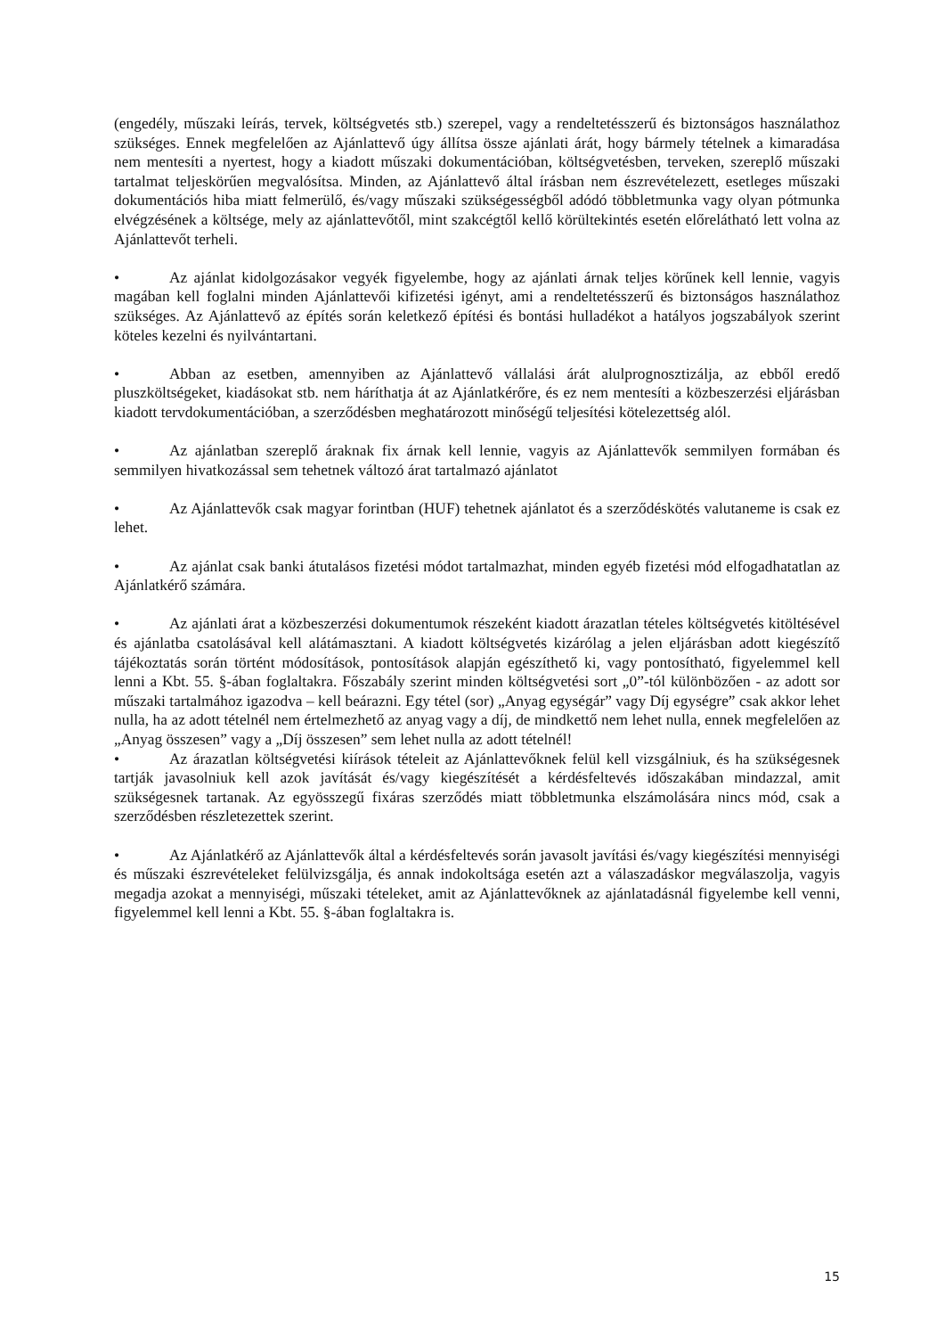(engedély, műszaki leírás, tervek, költségvetés stb.) szerepel, vagy a rendeltetésszerű és biztonságos használathoz szükséges. Ennek megfelelően az Ajánlattevő úgy állítsa össze ajánlati árát, hogy bármely tételnek a kimaradása nem mentesíti a nyertest, hogy a kiadott műszaki dokumentációban, költségvetésben, terveken, szereplő műszaki tartalmat teljeskörűen megvalósítsa. Minden, az Ajánlattevő által írásban nem észrevételezett, esetleges műszaki dokumentációs hiba miatt felmerülő, és/vagy műszaki szükségességből adódó többletmunka vagy olyan pótmunka elvégzésének a költsége, mely az ajánlattevőtől, mint szakcégtől kellő körültekintés esetén előrelátható lett volna az Ajánlattevőt terheli.
• Az ajánlat kidolgozásakor vegyék figyelembe, hogy az ajánlati árnak teljes körűnek kell lennie, vagyis magában kell foglalni minden Ajánlattevői kifizetési igényt, ami a rendeltetésszerű és biztonságos használathoz szükséges. Az Ajánlattevő az építés során keletkező építési és bontási hulladékot a hatályos jogszabályok szerint köteles kezelni és nyilvántartani.
• Abban az esetben, amennyiben az Ajánlattevő vállalási árát alulprognosztizálja, az ebből eredő pluszköltségeket, kiadásokat stb. nem háríthatja át az Ajánlatkérőre, és ez nem mentesíti a közbeszerzési eljárásban kiadott tervdokumentációban, a szerződésben meghatározott minőségű teljesítési kötelezettség alól.
• Az ajánlatban szereplő áraknak fix árnak kell lennie, vagyis az Ajánlattevők semmilyen formában és semmilyen hivatkozással sem tehetnek változó árat tartalmazó ajánlatot
• Az Ajánlattevők csak magyar forintban (HUF) tehetnek ajánlatot és a szerződéskötés valutaneme is csak ez lehet.
• Az ajánlat csak banki átutalásos fizetési módot tartalmazhat, minden egyéb fizetési mód elfogadhatatlan az Ajánlatkérő számára.
• Az ajánlati árat a közbeszerzési dokumentumok részeként kiadott árazatlan tételes költségvetés kitöltésével és ajánlatba csatolásával kell alátámasztani. A kiadott költségvetés kizárólag a jelen eljárásban adott kiegészítő tájékoztatás során történt módosítások, pontosítások alapján egészíthető ki, vagy pontosítható, figyelemmel kell lenni a Kbt. 55. §-ában foglaltakra. Főszabály szerint minden költségvetési sort „0”-tól különbözően - az adott sor műszaki tartalmához igazodva – kell beárazni. Egy tétel (sor) „Anyag egységár” vagy Díj egységre” csak akkor lehet nulla, ha az adott tételnél nem értelmezhető az anyag vagy a díj, de mindkettő nem lehet nulla, ennek megfelelően az „Anyag összesen” vagy a „Díj összesen” sem lehet nulla az adott tételnél!
• Az árazatlan költségvetési kiírások tételeit az Ajánlattevőknek felül kell vizsgálniuk, és ha szükségesnek tartják javasolniuk kell azok javítását és/vagy kiegészítését a kérdésfeltevés időszakában mindazzal, amit szükségesnek tartanak. Az egyösszegű fixáras szerződés miatt többletmunka elszámolására nincs mód, csak a szerződésben részletezettek szerint.
• Az Ajánlatkérő az Ajánlattevők által a kérdésfeltevés során javasolt javítási és/vagy kiegészítési mennyiségi és műszaki észrevételeket felülvizsgálja, és annak indokoltsága esetén azt a válaszadáskor megválaszolja, vagyis megadja azokat a mennyiségi, műszaki tételeket, amit az Ajánlattevőknek az ajánlatadásnál figyelembe kell venni, figyelemmel kell lenni a Kbt. 55. §-ában foglaltakra is.
15